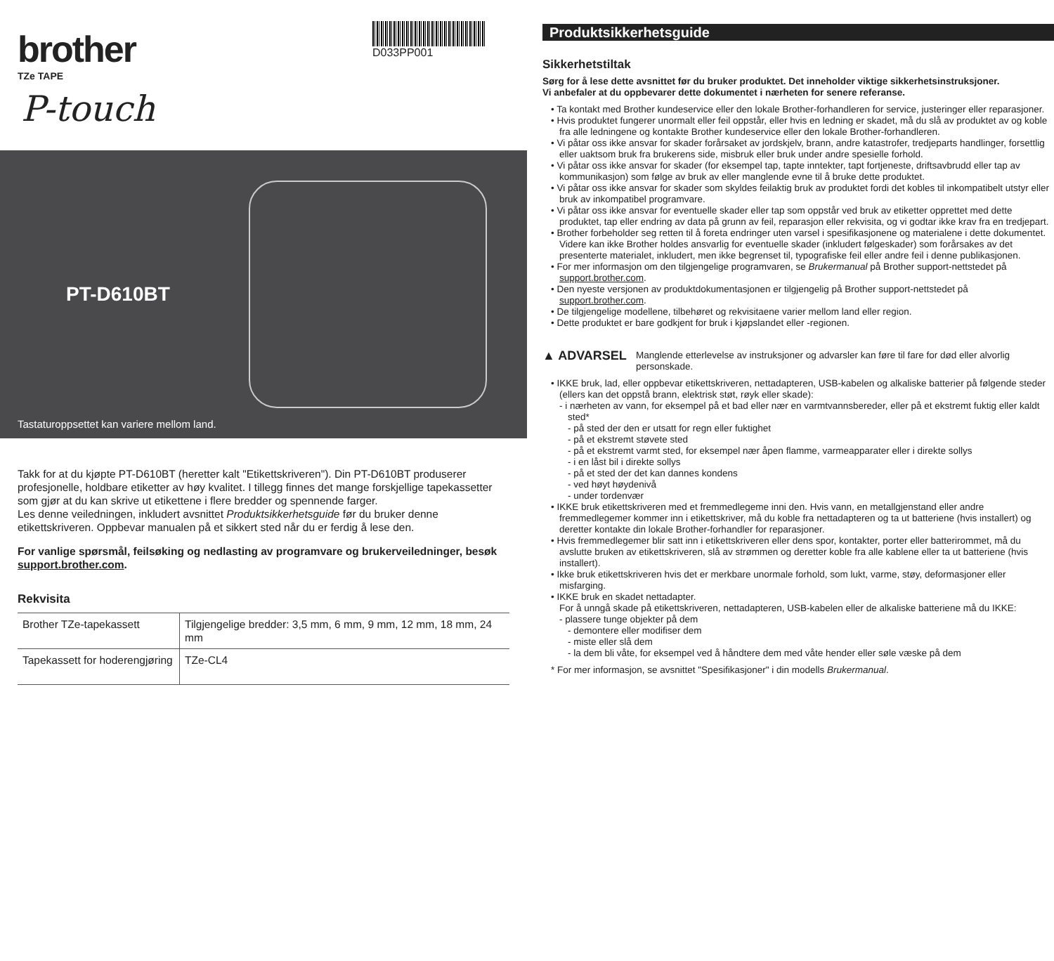brother
TZe TAPE
D033PP001
P-touch
PT-D610BT
Tastaturoppsettet kan variere mellom land.
Takk for at du kjøpte PT-D610BT (heretter kalt "Etikettskriveren"). Din PT-D610BT produserer profesjonelle, holdbare etiketter av høy kvalitet. I tillegg finnes det mange forskjellige tapekassetter som gjør at du kan skrive ut etikettene i flere bredder og spennende farger.
Les denne veiledningen, inkludert avsnittet Produktsikkerhetsguide før du bruker denne etikettskriveren. Oppbevar manualen på et sikkert sted når du er ferdig å lese den.
For vanlige spørsmål, feilsøking og nedlasting av programvare og brukerveiledninger, besøk support.brother.com.
Rekvisita
| Brother TZe-tapekassett | Tilgjengelige bredder: 3,5 mm, 6 mm, 9 mm, 12 mm, 18 mm, 24 mm |
| Tapekassett for hoderengjøring | TZe-CL4 |
Produktsikkerhetsguide
Sikkerhetstiltak
Sørg for å lese dette avsnittet før du bruker produktet. Det inneholder viktige sikkerhetsinstruksjoner.
Vi anbefaler at du oppbevarer dette dokumentet i nærheten for senere referanse.
• Ta kontakt med Brother kundeservice eller den lokale Brother-forhandleren for service, justeringer eller reparasjoner.
• Hvis produktet fungerer unormalt eller feil oppstår, eller hvis en ledning er skadet, må du slå av produktet av og koble fra alle ledningene og kontakte Brother kundeservice eller den lokale Brother-forhandleren.
• Vi påtar oss ikke ansvar for skader forårsaket av jordskjelv, brann, andre katastrofer, tredjeparts handlinger, forsettlig eller uaktsom bruk fra brukerens side, misbruk eller bruk under andre spesielle forhold.
• Vi påtar oss ikke ansvar for skader (for eksempel tap, tapte inntekter, tapt fortjeneste, driftsavbrudd eller tap av kommunikasjon) som følge av bruk av eller manglende evne til å bruke dette produktet.
• Vi påtar oss ikke ansvar for skader som skyldes feilaktig bruk av produktet fordi det kobles til inkompatibelt utstyr eller bruk av inkompatibel programvare.
• Vi påtar oss ikke ansvar for eventuelle skader eller tap som oppstår ved bruk av etiketter opprettet med dette produktet, tap eller endring av data på grunn av feil, reparasjon eller rekvisita, og vi godtar ikke krav fra en tredjepart.
• Brother forbeholder seg retten til å foreta endringer uten varsel i spesifikasjonene og materialene i dette dokumentet. Videre kan ikke Brother holdes ansvarlig for eventuelle skader (inkludert følgeskader) som forårsakes av det presenterte materialet, inkludert, men ikke begrenset til, typografiske feil eller andre feil i denne publikasjonen.
• For mer informasjon om den tilgjengelige programvaren, se Brukermanual på Brother support-nettstedet på support.brother.com.
• Den nyeste versjonen av produktdokumentasjonen er tilgjengelig på Brother support-nettstedet på support.brother.com.
• De tilgjengelige modellene, tilbehøret og rekvisitaene varier mellom land eller region.
• Dette produktet er bare godkjent for bruk i kjøpslandet eller -regionen.
▲ ADVARSEL Manglende etterlevelse av instruksjoner og advarsler kan føre til fare for død eller alvorlig personskade.
• IKKE bruk, lad, eller oppbevar etikettskriveren, nettadapteren, USB-kabelen og alkaliske batterier på følgende steder (ellers kan det oppstå brann, elektrisk støt, røyk eller skade):
- i nærheten av vann, for eksempel på et bad eller nær en varmtvannsbereder, eller på et ekstremt fuktig eller kaldt sted*
- på sted der den er utsatt for regn eller fuktighet
- på et ekstremt støvete sted
- på et ekstremt varmt sted, for eksempel nær åpen flamme, varmeapparater eller i direkte sollys
- i en låst bil i direkte sollys
- på et sted der det kan dannes kondens
- ved høyt høydenivå
- under tordenvær
• IKKE bruk etikettskriveren med et fremmedlegeme inni den. Hvis vann, en metallgjenstand eller andre fremmedlegemer kommer inn i etikettskriver, må du koble fra nettadapteren og ta ut batteriene (hvis installert) og deretter kontakte din lokale Brother-forhandler for reparasjoner.
• Hvis fremmedlegemer blir satt inn i etikettskriveren eller dens spor, kontakter, porter eller batterirommet, må du avslutte bruken av etikettskriveren, slå av strømmen og deretter koble fra alle kablene eller ta ut batteriene (hvis installert).
• Ikke bruk etikettskriveren hvis det er merkbare unormale forhold, som lukt, varme, støy, deformasjoner eller misfarging.
• IKKE bruk en skadet nettadapter.
For å unngå skade på etikettskriveren, nettadapteren, USB-kabelen eller de alkaliske batteriene må du IKKE:
- plassere tunge objekter på dem
- demontere eller modifiser dem
- miste eller slå dem
- la dem bli våte, for eksempel ved å håndtere dem med våte hender eller søle væske på dem
* For mer informasjon, se avsnittet "Spesifikasjoner" i din modells Brukermanual.